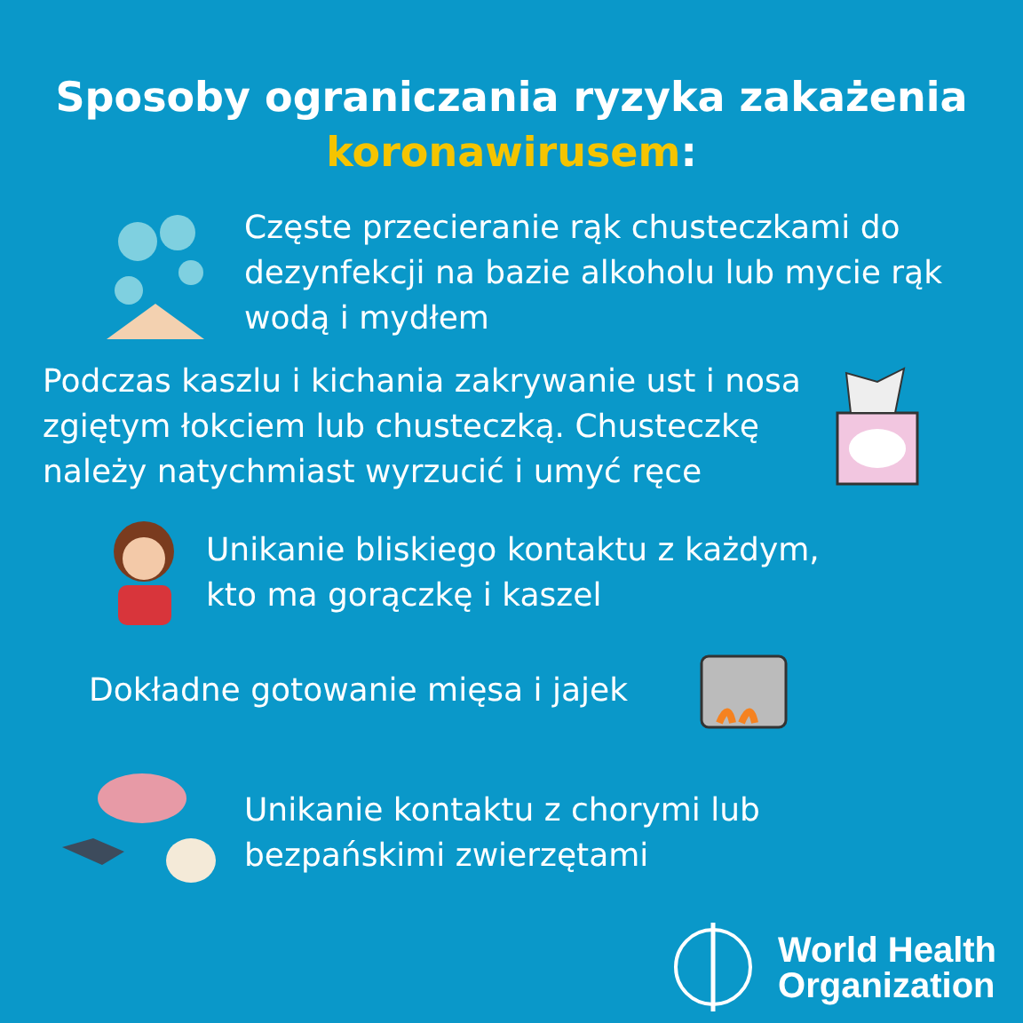Sposoby ograniczania ryzyka zakażenia
koronawirusem:
Częste przecieranie rąk chusteczkami do dezynfekcji na bazie alkoholu lub mycie rąk wodą i mydłem
Podczas kaszlu i kichania zakrywanie ust i nosa zgiętym łokciem lub chusteczką. Chusteczkę należy natychmiast wyrzucić i umyć ręce
Unikanie bliskiego kontaktu z każdym,
kto ma gorączkę i kaszel
Dokładne gotowanie mięsa i jajek
Unikanie kontaktu z chorymi lub
bezpańskimi zwierzętami
World Health
Organization